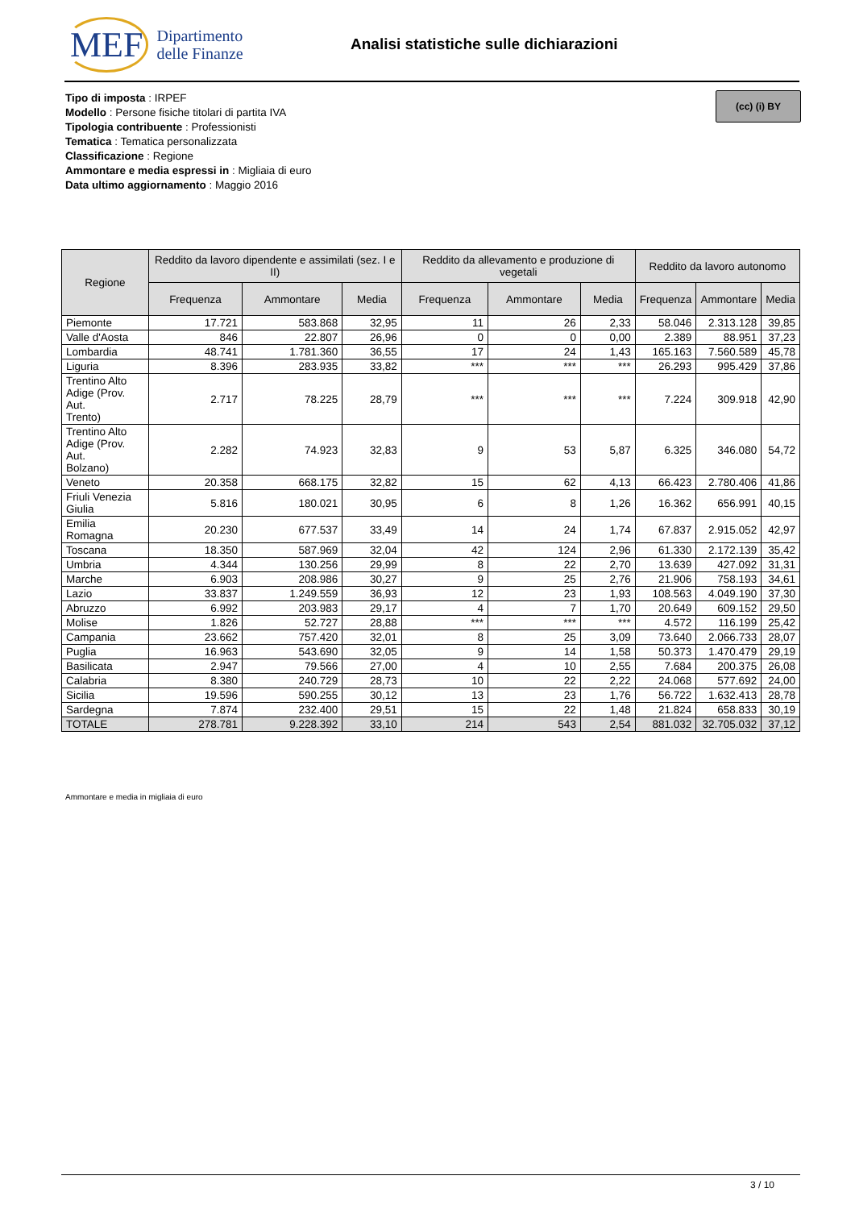MEF Dipartimento
delle Finanze
Analisi statistiche sulle dichiarazioni
Tipo di imposta : IRPEF
Modello : Persone fisiche titolari di partita IVA
Tipologia contribuente : Professionisti
Tematica : Tematica personalizzata
Classificazione : Regione
Ammontare e media espressi in : Migliaia di euro
Data ultimo aggiornamento : Maggio 2016
(cc) (i) BY
| Regione | Reddito da lavoro dipendente e assimilati (sez. I e II) | | | Reddito da allevamento e produzione di vegetali | | | Reddito da lavoro autonomo | | |
| --- | --- | --- | --- | --- | --- | --- | --- | --- | --- |
| | Frequenza | Ammontare | Media | Frequenza | Ammontare | Media | Frequenza | Ammontare | Media |
| Piemonte | 17.721 | 583.868 | 32,95 | 11 | 26 | 2,33 | 58.046 | 2.313.128 | 39,85 |
| Valle d'Aosta | 846 | 22.807 | 26,96 | 0 | 0 | 0,00 | 2.389 | 88.951 | 37,23 |
| Lombardia | 48.741 | 1.781.360 | 36,55 | 17 | 24 | 1,43 | 165.163 | 7.560.589 | 45,78 |
| Liguria | 8.396 | 283.935 | 33,82 | *** | *** | *** | 26.293 | 995.429 | 37,86 |
| Trentino Alto Adige (Prov. Aut. Trento) | 2.717 | 78.225 | 28,79 | *** | *** | *** | 7.224 | 309.918 | 42,90 |
| Trentino Alto Adige (Prov. Aut. Bolzano) | 2.282 | 74.923 | 32,83 | 9 | 53 | 5,87 | 6.325 | 346.080 | 54,72 |
| Veneto | 20.358 | 668.175 | 32,82 | 15 | 62 | 4,13 | 66.423 | 2.780.406 | 41,86 |
| Friuli Venezia Giulia | 5.816 | 180.021 | 30,95 | 6 | 8 | 1,26 | 16.362 | 656.991 | 40,15 |
| Emilia Romagna | 20.230 | 677.537 | 33,49 | 14 | 24 | 1,74 | 67.837 | 2.915.052 | 42,97 |
| Toscana | 18.350 | 587.969 | 32,04 | 42 | 124 | 2,96 | 61.330 | 2.172.139 | 35,42 |
| Umbria | 4.344 | 130.256 | 29,99 | 8 | 22 | 2,70 | 13.639 | 427.092 | 31,31 |
| Marche | 6.903 | 208.986 | 30,27 | 9 | 25 | 2,76 | 21.906 | 758.193 | 34,61 |
| Lazio | 33.837 | 1.249.559 | 36,93 | 12 | 23 | 1,93 | 108.563 | 4.049.190 | 37,30 |
| Abruzzo | 6.992 | 203.983 | 29,17 | 4 | 7 | 1,70 | 20.649 | 609.152 | 29,50 |
| Molise | 1.826 | 52.727 | 28,88 | *** | *** | *** | 4.572 | 116.199 | 25,42 |
| Campania | 23.662 | 757.420 | 32,01 | 8 | 25 | 3,09 | 73.640 | 2.066.733 | 28,07 |
| Puglia | 16.963 | 543.690 | 32,05 | 9 | 14 | 1,58 | 50.373 | 1.470.479 | 29,19 |
| Basilicata | 2.947 | 79.566 | 27,00 | 4 | 10 | 2,55 | 7.684 | 200.375 | 26,08 |
| Calabria | 8.380 | 240.729 | 28,73 | 10 | 22 | 2,22 | 24.068 | 577.692 | 24,00 |
| Sicilia | 19.596 | 590.255 | 30,12 | 13 | 23 | 1,76 | 56.722 | 1.632.413 | 28,78 |
| Sardegna | 7.874 | 232.400 | 29,51 | 15 | 22 | 1,48 | 21.824 | 658.833 | 30,19 |
| TOTALE | 278.781 | 9.228.392 | 33,10 | 214 | 543 | 2,54 | 881.032 | 32.705.032 | 37,12 |
Ammontare e media in migliaia di euro
3 / 10